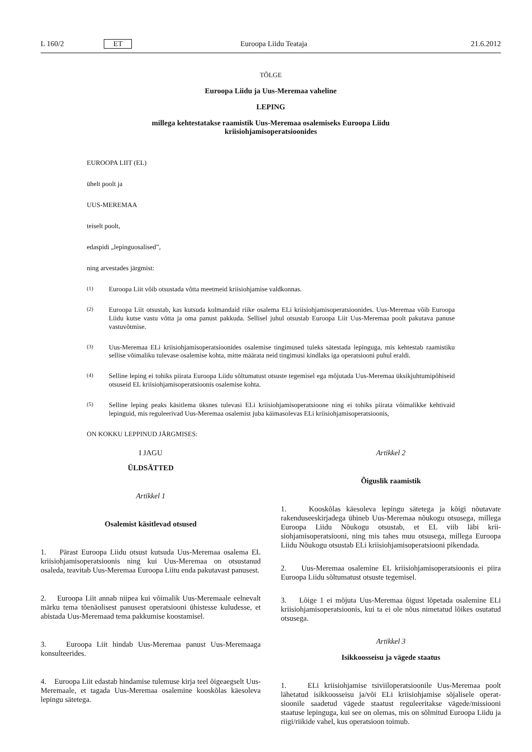L 160/2 ET Euroopa Liidu Teataja 21.6.2012
TÕLGE
Euroopa Liidu ja Uus-Meremaa vaheline
LEPING
millega kehtestatakse raamistik Uus-Meremaa osalemiseks Euroopa Liidu
kriisiohjamisoperatsioonides
EUROOPA LIIT (EL)
ühelt poolt ja
UUS-MEREMAA
teiselt poolt,
edaspidi „lepinguosalised”,
ning arvestades järgmist:
(1)
Euroopa Liit võib otsustada võtta meetmeid kriisiohjamise valdkonnas.
(2)
Euroopa Liit otsustab, kas kutsuda kolmandaid riike osalema ELi kriisiohjamisoperatsioonides. Uus-Meremaa võib Euroopa Liidu kutse vastu võtta ja oma panust pakkuda. Sellisel juhul otsustab Euroopa Liit Uus-Meremaa poolt pakutava panuse vastuvõtmise.
(3)
Uus-Meremaa ELi kriisiohjamisoperatsioonides osalemise tingimused tuleks sätestada lepinguga, mis kehtestab raamistiku sellise võimaliku tulevase osalemise kohta, mitte määrata neid tingimusi kindlaks iga operatsiooni puhul eraldi.
(4)
Selline leping ei tohiks piirata Euroopa Liidu sõltumatust otsuste tegemisel ega mõjutada Uus-Meremaa üksikjuh­tumipõhiseid otsuseid EL kriisiohjamisoperatsioonis osalemise kohta.
(5)
Selline leping peaks käsitlema üksnes tulevasi ELi kriisiohjamisoperatsioone ning ei tohiks piirata võimalikke kehtivaid lepinguid, mis reguleerivad Uus-Meremaa osalemist juba käimasolevas ELi kriisiohjamisoperatsioonis,
ON KOKKU LEPPINUD JÄRGMISES:
I JAGU
ÜLDSÄTTED
Artikkel 1
Osalemist käsitlevad otsused
1. Pärast Euroopa Liidu otsust kutsuda Uus-Meremaa osalema EL kriisiohjamisoperatsioonis ning kui Uus-Meremaa on otsustanud osaleda, teavitab Uus-Meremaa Euroopa Liitu enda pakutavast panusest.
2. Euroopa Liit annab niipea kui võimalik Uus-Meremaale eelnevalt märku tema tõenäolisest panusest operatsiooni ühis­tesse kuludesse, et abistada Uus-Meremaad tema pakkumise koostamisel.
3. Euroopa Liit hindab Uus-Meremaa panust Uus-Meremaaga konsulteerides.
4. Euroopa Liit edastab hindamise tulemuse kirja teel õigeaegselt Uus-Meremaale, et tagada Uus-Meremaa osalemine kooskõlas käesoleva lepingu sätetega.
Artikkel 2
Õiguslik raamistik
1. Kooskõlas käesoleva lepingu sätetega ja kõigi nõutavate rakenduseeskirjadega ühineb Uus-Meremaa nõukogu otsusega, millega Euroopa Liidu Nõukogu otsustab, et EL viib läbi krii­siohjamisoperatsiooni, ning mis tahes muu otsusega, millega Euroopa Liidu Nõukogu otsustab ELi kriisiohjamisoperatsiooni pikendada.
2. Uus-Meremaa osalemine EL kriisiohjamisoperatsioonis ei piira Euroopa Liidu sõltumatust otsuste tegemisel.
3. Lõige 1 ei mõjuta Uus-Meremaa õigust lõpetada osalemine ELi kriisiohjamisoperatsioonis, kui ta ei ole nõus nimetatud lõikes osutatud otsusega.
Artikkel 3
Isikkoosseisu ja vägede staatus
1. ELi kriisiohjamise tsiviiloperatsioonile Uus-Meremaa poolt lähetatud isikkoosseisu ja/või ELi kriisiohjamise sõjalisele operat­sioonile saadetud vägede staatust reguleeritakse vägede/mis­siooni staatuse lepinguga, kui see on olemas, mis on sõlmitud Euroopa Liidu ja riigi/riikide vahel, kus operatsioon toimub.